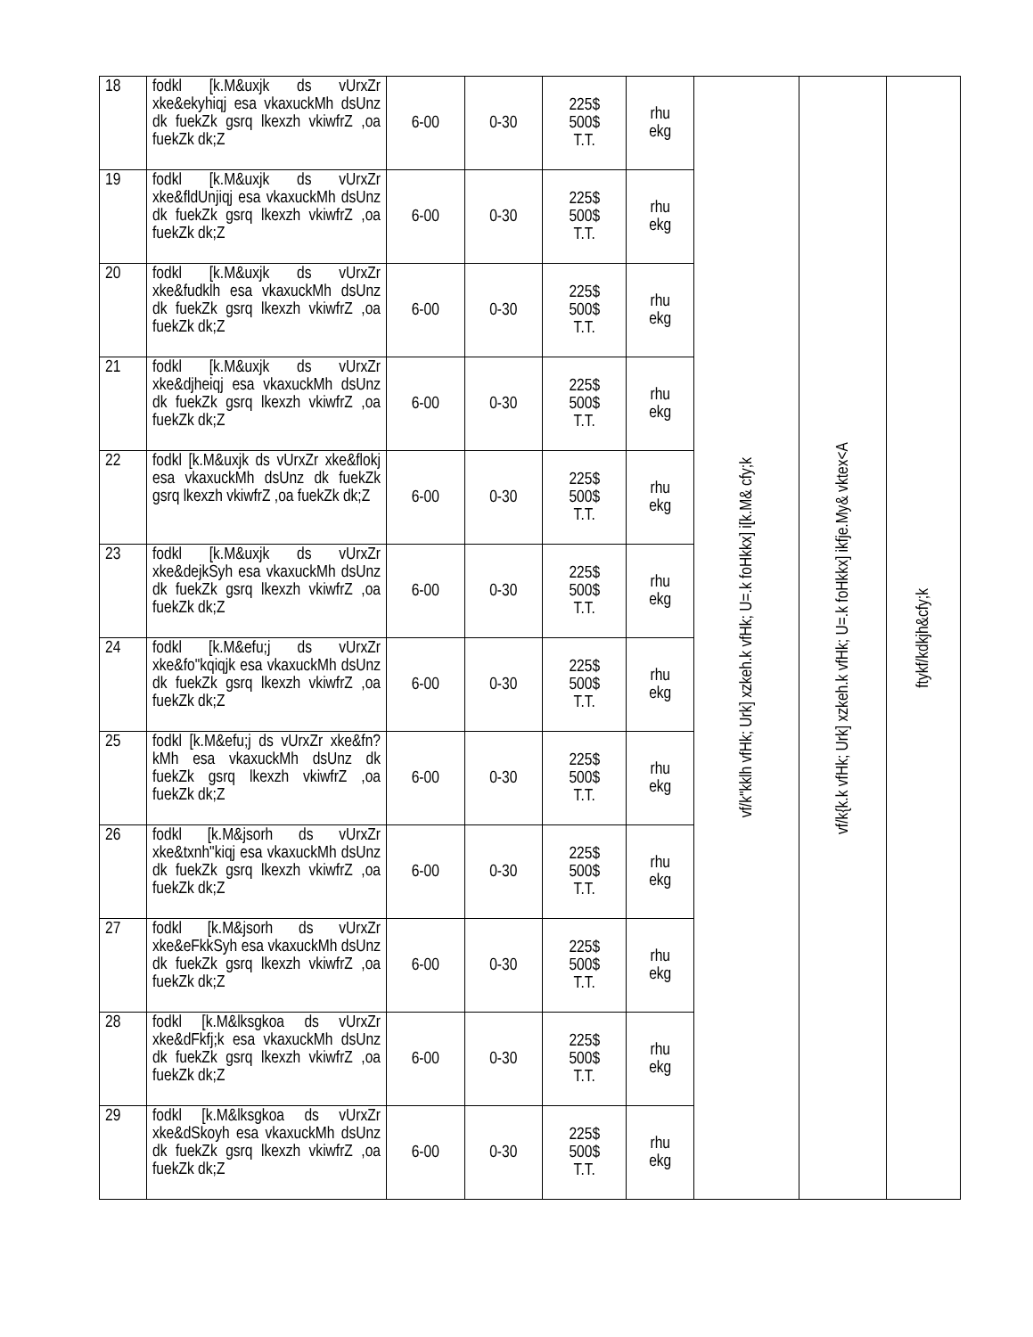| 18 | fodkl [k.M&uxjk ds vUrxZr xke&ekyhiqj esa vkaxuckMh dsUnz dk fuekZk gsrq lkexzh vkiwfrZ ,oa fuekZk dk;Z | 6-00 | 0-30 | 225$ 500$ T.T. | rhu ekg | vf/k"kklh vfHk; Urk] xzkeh.k vfHk; U=.k foHkkx] i[k.M& cfy;k | vf/k{k.k vfHk; Urk] xzkeh.k vfHk; U=.k foHkkx] ikfje.My& vktex<A | ftykf/kdkjh&cfy;k |
| 19 | fodkl [k.M&uxjk ds vUrxZr xke&fldUnjiqj esa vkaxuckMh dsUnz dk fuekZk gsrq lkexzh vkiwfrZ ,oa fuekZk dk;Z | 6-00 | 0-30 | 225$ 500$ T.T. | rhu ekg | | | |
| 20 | fodkl [k.M&uxjk ds vUrxZr xke&fudklh esa vkaxuckMh dsUnz dk fuekZk gsrq lkexzh vkiwfrZ ,oa fuekZk dk;Z | 6-00 | 0-30 | 225$ 500$ T.T. | rhu ekg | | | |
| 21 | fodkl [k.M&uxjk ds vUrxZr xke&djheiqj esa vkaxuckMh dsUnz dk fuekZk gsrq lkexzh vkiwfrZ ,oa fuekZk dk;Z | 6-00 | 0-30 | 225$ 500$ T.T. | rhu ekg | | | |
| 22 | fodkl [k.M&uxjk ds vUrxZr xke&flokj esa vkaxuckMh dsUnz dk fuekZk gsrq lkexzh vkiwfrZ ,oa fuekZk dk;Z | 6-00 | 0-30 | 225$ 500$ T.T. | rhu ekg | | | |
| 23 | fodkl [k.M&uxjk ds vUrxZr xke&dejkSyh esa vkaxuckMh dsUnz dk fuekZk gsrq lkexzh vkiwfrZ ,oa fuekZk dk;Z | 6-00 | 0-30 | 225$ 500$ T.T. | rhu ekg | | | |
| 24 | fodkl [k.M&efu;j ds vUrxZr xke&fo"kqiqjk esa vkaxuckMh dsUnz dk fuekZk gsrq lkexzh vkiwfrZ ,oa fuekZk dk;Z | 6-00 | 0-30 | 225$ 500$ T.T. | rhu ekg | | | |
| 25 | fodkl [k.M&efu;j ds vUrxZr xke&fn?kMh esa vkaxuckMh dsUnz dk fuekZk gsrq lkexzh vkiwfrZ ,oa fuekZk dk;Z | 6-00 | 0-30 | 225$ 500$ T.T. | rhu ekg | | | |
| 26 | fodkl [k.M&jsorh ds vUrxZr xke&txnh"kiqj esa vkaxuckMh dsUnz dk fuekZk gsrq lkexzh vkiwfrZ ,oa fuekZk dk;Z | 6-00 | 0-30 | 225$ 500$ T.T. | rhu ekg | | | |
| 27 | fodkl [k.M&jsorh ds vUrxZr xke&eFkkSyh esa vkaxuckMh dsUnz dk fuekZk gsrq lkexzh vkiwfrZ ,oa fuekZk dk;Z | 6-00 | 0-30 | 225$ 500$ T.T. | rhu ekg | | | |
| 28 | fodkl [k.M&lksgkoa ds vUrxZr xke&dFkfj;k esa vkaxuckMh dsUnz dk fuekZk gsrq lkexzh vkiwfrZ ,oa fuekZk dk;Z | 6-00 | 0-30 | 225$ 500$ T.T. | rhu ekg | | | |
| 29 | fodkl [k.M&lksgkoa ds vUrxZr xke&dSkoyh esa vkaxuckMh dsUnz dk fuekZk gsrq lkexzh vkiwfrZ ,oa fuekZk dk;Z | 6-00 | 0-30 | 225$ 500$ T.T. | rhu ekg | | | |